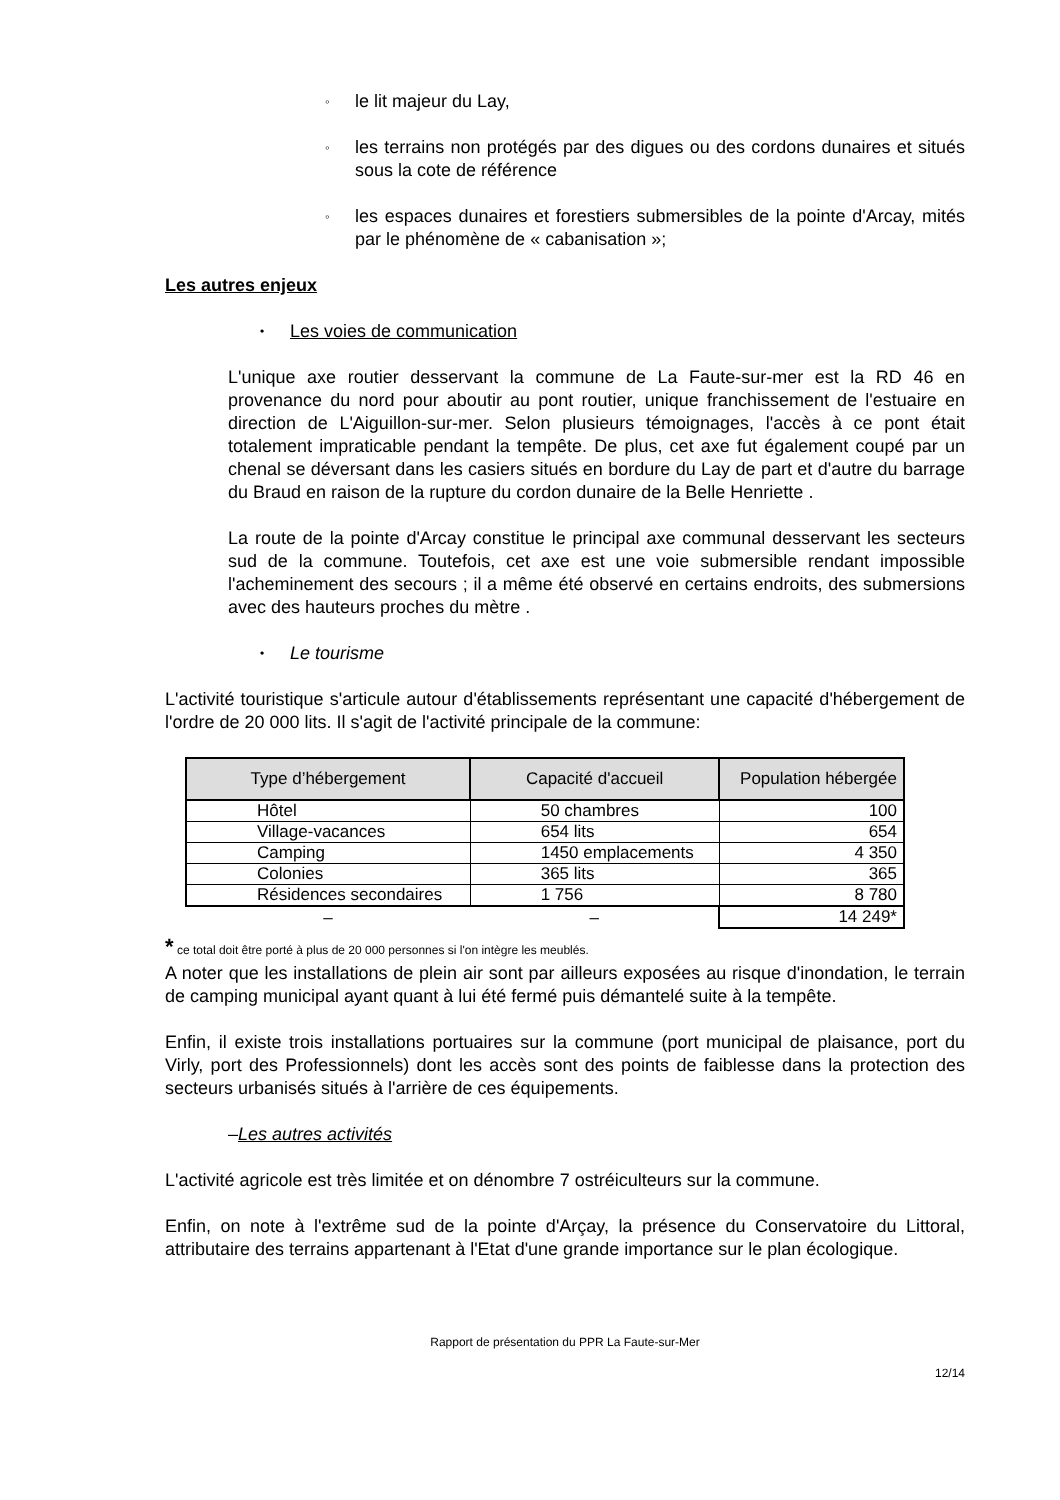◦
le lit majeur du Lay,
◦
les terrains non protégés par des digues ou des cordons dunaires et situés sous la cote de référence
◦
les espaces dunaires et forestiers submersibles de la pointe d'Arcay, mités par le phénomène de « cabanisation »;
Les autres enjeux
• Les voies de communication
L'unique axe routier desservant la commune de La Faute-sur-mer est la RD 46 en provenance du nord pour aboutir au pont routier, unique franchissement de l'estuaire en direction de L'Aiguillon-sur-mer. Selon plusieurs témoignages, l'accès à ce pont était totalement impraticable pendant la tempête. De plus, cet axe fut également coupé par un chenal se déversant dans les casiers situés en bordure du Lay de part et d'autre du barrage du Braud en raison de la rupture du cordon dunaire de la Belle Henriette .
La route de la pointe d'Arcay constitue le principal axe communal desservant les secteurs sud de la commune. Toutefois, cet axe est une voie submersible rendant impossible l'acheminement des secours ; il a même été observé en certains endroits, des submersions avec des hauteurs proches du mètre .
• Le tourisme
L'activité touristique s'articule autour d'établissements représentant une capacité d'hébergement de l'ordre de 20 000 lits. Il s'agit de l'activité principale de la commune:
| Type d’hébergement | Capacité d'accueil | Population hébergée |
| --- | --- | --- |
| Hôtel | 50 chambres | 100 |
| Village-vacances | 654 lits | 654 |
| Camping | 1450 emplacements | 4 350 |
| Colonies | 365 lits | 365 |
| Résidences secondaires | 1 756 | 8 780 |
| – | – | 14 249* |
* ce total doit être porté à plus de 20 000 personnes si l'on intègre les meublés.
A noter que les installations de plein air sont par ailleurs exposées au risque d'inondation, le terrain de camping municipal ayant quant à lui été fermé puis démantelé suite à la tempête.
Enfin, il existe trois installations portuaires sur la commune (port municipal de plaisance, port du Virly, port des Professionnels) dont les accès sont des points de faiblesse dans la protection des secteurs urbanisés situés à l'arrière de ces équipements.
–Les autres activités
L'activité agricole est très limitée et on dénombre 7 ostréiculteurs sur la commune.
Enfin, on note à l'extrême sud de la pointe d'Arçay, la présence du Conservatoire du Littoral, attributaire des terrains appartenant à l'Etat d'une grande importance sur le plan écologique.
Rapport de présentation du PPR La Faute-sur-Mer
12/14